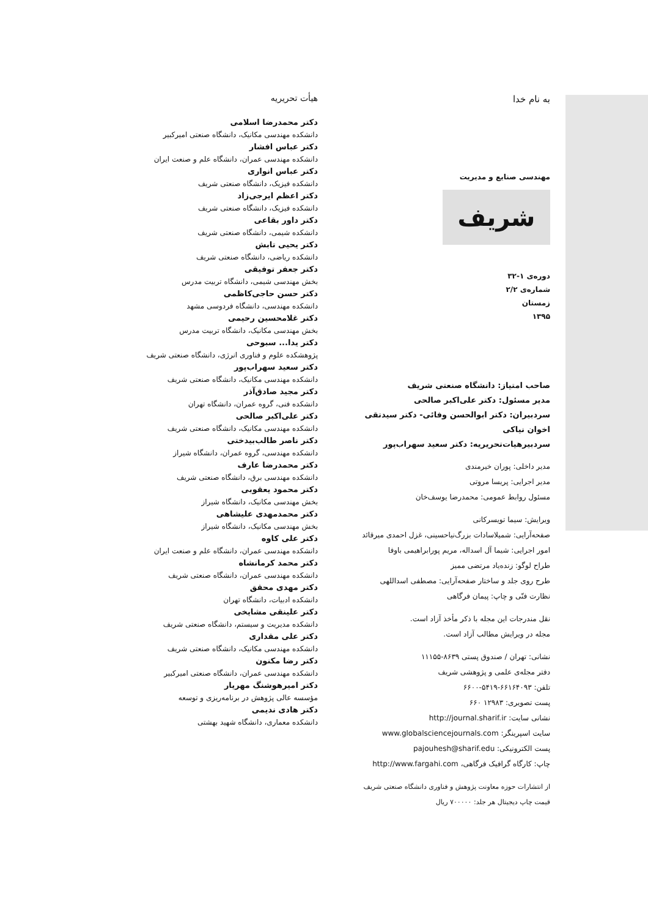به نام خدا
مهندسی صنایع و مدیریت
شریف
دوره‌ی ۱-۳۲
شماره‌ی ۲/۲
زمستان
۱۳۹۵
صاحب امتیاز: دانشگاه صنعتی شریف
مدیر مسئول: دکتر علی‌اکبر صالحی
سردبیران: دکتر ابوالحسن وفائی- دکتر سیدتقی اخوان نیاکی
سردبیرهیات‌تحریریه: دکتر سعید سهراب‌پور
مدیر داخلی: پوران خیرمندی
مدیر اجرایی: پریسا مروتی
مسئول روابط عمومی: محمدرضا یوسف‌خان
ویرایش: سیما تویسرکانی
صفحه‌آرایی: شمیلاسادات بزرگ‌نیاحسینی، غزل احمدی میرقائد
امور اجرایی: شیما آل اسداله، مریم پورابراهیمی باوفا
طراح لوگو: زنده‌یاد مرتضی ممیز
طرح روی جلد و ساختار صفحه‌آرایی: مصطفی اسداللهی
نظارت فنّی و چاپ: پیمان فرگاهی
نقل مندرجات این مجله با ذکر مأخذ آزاد است.
مجله در ویرایش مطالب آزاد است.
نشانی: تهران / صندوق پستی ۸۶۳۹-۱۱۱۵۵
دفتر مجله‌ی علمی و پژوهشی شریف
تلفن: ۶۶۱۶۴۰۹۳-۵۴۱۹-۶۶۰۰
پست تصویری: ۱۲۹۸۳ ۶۶۰
نشانی سایت: http://journal.sharif.ir
سایت اسپرینگر: www.globalsciencejournals.com
پست الکترونیکی: pajouhesh@sharif.edu
چاپ: کارگاه گرافیک فرگاهی، http://www.fargahi.com
از انتشارات حوزه معاونت پژوهش و فناوری دانشگاه صنعتی شریف
قیمت چاپ دیجیتال هر جلد: ۷۰۰۰۰۰ ریال
هیأت تحریریه
دکتر محمدرضا اسلامی
دانشکده مهندسی مکانیک، دانشگاه صنعتی امیرکبیر
دکتر عباس افشار
دانشکده مهندسی عمران، دانشگاه علم و صنعت ایران
دکتر عباس انواری
دانشکده فیزیک، دانشگاه صنعتی شریف
دکتر اعظم ایرجی‌زاد
دانشکده فیزیک، دانشگاه صنعتی شریف
دکتر داور بقاعی
دانشکده شیمی، دانشگاه صنعتی شریف
دکتر یحیی تابش
دانشکده ریاضی، دانشگاه صنعتی شریف
دکتر جعفر توفیقی
بخش مهندسی شیمی، دانشگاه تربیت مدرس
دکتر حسن حاجی‌کاظمی
دانشکده مهندسی، دانشگاه فردوسی مشهد
دکتر غلامحسین رحیمی
بخش مهندسی مکانیک، دانشگاه تربیت مدرس
دکتر یدا... سبوحی
پژوهشکده علوم و فناوری انرژی، دانشگاه صنعتی شریف
دکتر سعید سهراب‌پور
دانشکده مهندسی مکانیک، دانشگاه صنعتی شریف
دکتر مجید صادق‌آذر
دانشکده فنی، گروه عمران، دانشگاه تهران
دکتر علی‌اکبر صالحی
دانشکده مهندسی مکانیک، دانشگاه صنعتی شریف
دکتر ناصر طالب‌بیدختی
دانشکده مهندسی، گروه عمران، دانشگاه شیراز
دکتر محمدرضا عارف
دانشکده مهندسی برق، دانشگاه صنعتی شریف
دکتر محمود یعقوبی
بخش مهندسی مکانیک، دانشگاه شیراز
دکتر محمدمهدی علیشاهی
بخش مهندسی مکانیک، دانشگاه شیراز
دکتر علی کاوه
دانشکده مهندسی عمران، دانشگاه علم و صنعت ایران
دکتر محمد کرمانشاه
دانشکده مهندسی عمران، دانشگاه صنعتی شریف
دکتر مهدی محقق
دانشکده ادبیات، دانشگاه تهران
دکتر علینقی مشایخی
دانشکده مدیریت و سیستم، دانشگاه صنعتی شریف
دکتر علی مقداری
دانشکده مهندسی مکانیک، دانشگاه صنعتی شریف
دکتر رضا مکنون
دانشکده مهندسی عمران، دانشگاه صنعتی امیرکبیر
دکتر امیرهوشنگ مهریار
مؤسسه عالی پژوهش در برنامه‌ریزی و توسعه
دکتر هادی ندیمی
دانشکده معماری، دانشگاه شهید بهشتی